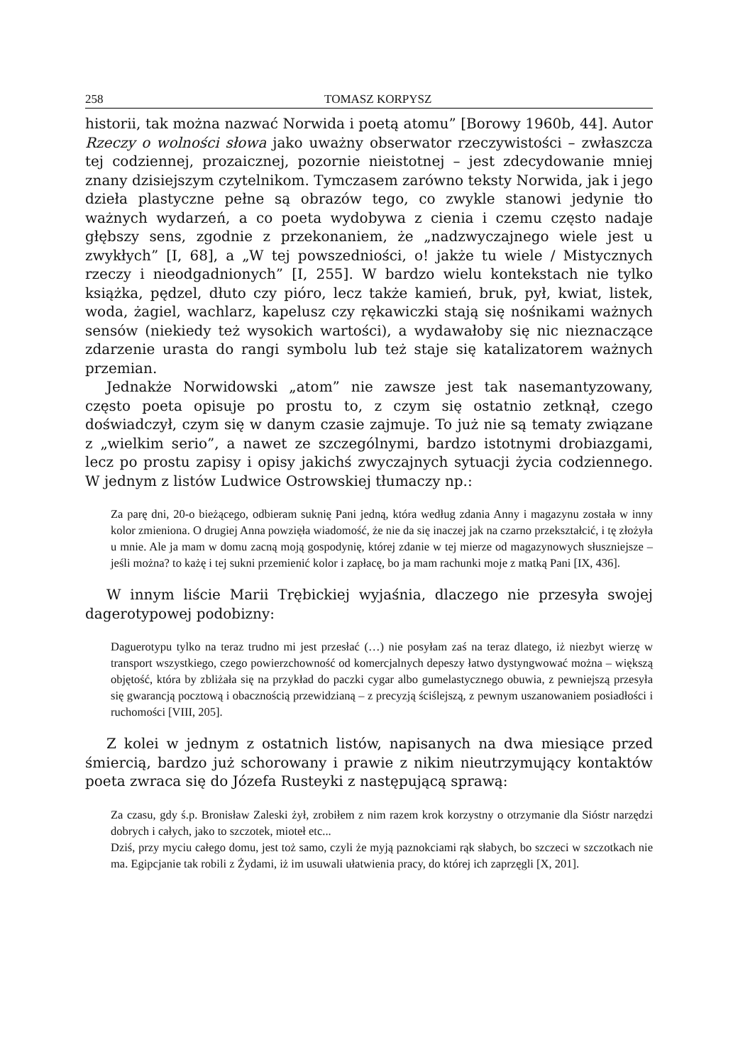258 TOMASZ KORPYSZ
historii, tak można nazwać Norwida i poetą atomu” [Borowy 1960b, 44]. Autor Rzeczy o wolności słowa jako uważny obserwator rzeczywistości – zwłaszcza tej codziennej, prozaicznej, pozornie nieistotnej – jest zdecydowanie mniej znany dzisiejszym czytelnikom. Tymczasem zarówno teksty Norwida, jak i jego dzieła plastyczne pełne są obrazów tego, co zwykle stanowi jedynie tło ważnych wydarzeń, a co poeta wydobywa z cienia i czemu często nadaje głębszy sens, zgodnie z przekonaniem, że „nadzwyczajnego wiele jest u zwykłych” [I, 68], a „W tej powszedniości, o! jakże tu wiele / Mistycznych rzeczy i nieodgadnionych” [I, 255]. W bardzo wielu kontekstach nie tylko książka, pędzel, dłuto czy pióro, lecz także kamień, bruk, pył, kwiat, listek, woda, żagiel, wachlarz, kapelusz czy rękawiczki stają się nośnikami ważnych sensów (niekiedy też wysokich wartości), a wydawałoby się nic nieznaczące zdarzenie urasta do rangi symbolu lub też staje się katalizatorem ważnych przemian.
Jednakże Norwidowski „atom” nie zawsze jest tak nasemantyzowany, często poeta opisuje po prostu to, z czym się ostatnio zetknął, czego doświadczył, czym się w danym czasie zajmuje. To już nie są tematy związane z „wielkim serio”, a nawet ze szczególnymi, bardzo istotnymi drobiazgami, lecz po prostu zapisy i opisy jakichś zwyczajnych sytuacji życia codziennego. W jednym z listów Ludwice Ostrowskiej tłumaczy np.:
Za parę dni, 20-o bieżącego, odbieram suknię Pani jedną, która według zdania Anny i magazynu została w inny kolor zmieniona. O drugiej Anna powzięła wiadomość, że nie da się inaczej jak na czarno przekształcić, i tę złożyła u mnie. Ale ja mam w domu zacną moją gospodynię, której zdanie w tej mierze od magazynowych słuszniejsze – jeśli można? to każę i tej sukni przemienić kolor i zapłacę, bo ja mam rachunki moje z matką Pani [IX, 436].
W innym liście Marii Trębickiej wyjaśnia, dlaczego nie przesyła swojej dagerotypowej podobizny:
Daguerotypu tylko na teraz trudno mi jest przesłać (…) nie posyłam zaś na teraz dlatego, iż niezbyt wierzę w transport wszystkiego, czego powierzchowność od komercjalnych depeszy łatwo dystyngwować można – większą objętość, która by zbliżała się na przykład do paczki cygar albo gumelastycznego obuwia, z pewniejszą przesyła się gwarancją pocztową i obacznością przewidzianą – z precyzją ściślejszą, z pewnym uszanowaniem posiadłości i ruchomości [VIII, 205].
Z kolei w jednym z ostatnich listów, napisanych na dwa miesiące przed śmiercią, bardzo już schorowany i prawie z nikim nieutrzymujący kontaktów poeta zwraca się do Józefa Rusteyki z następującą sprawą:
Za czasu, gdy ś.p. Bronisław Zaleski żył, zrobiłem z nim razem krok korzystny o otrzymanie dla Sióstr narzędzi dobrych i całych, jako to szczotek, mioteł etc...
Dziś, przy myciu całego domu, jest toż samo, czyli że myją paznokciami rąk słabych, bo szczeci w szczotkach nie ma. Egipcjanie tak robili z Żydami, iż im usuwali ułatwienia pracy, do której ich zaprzęgli [X, 201].